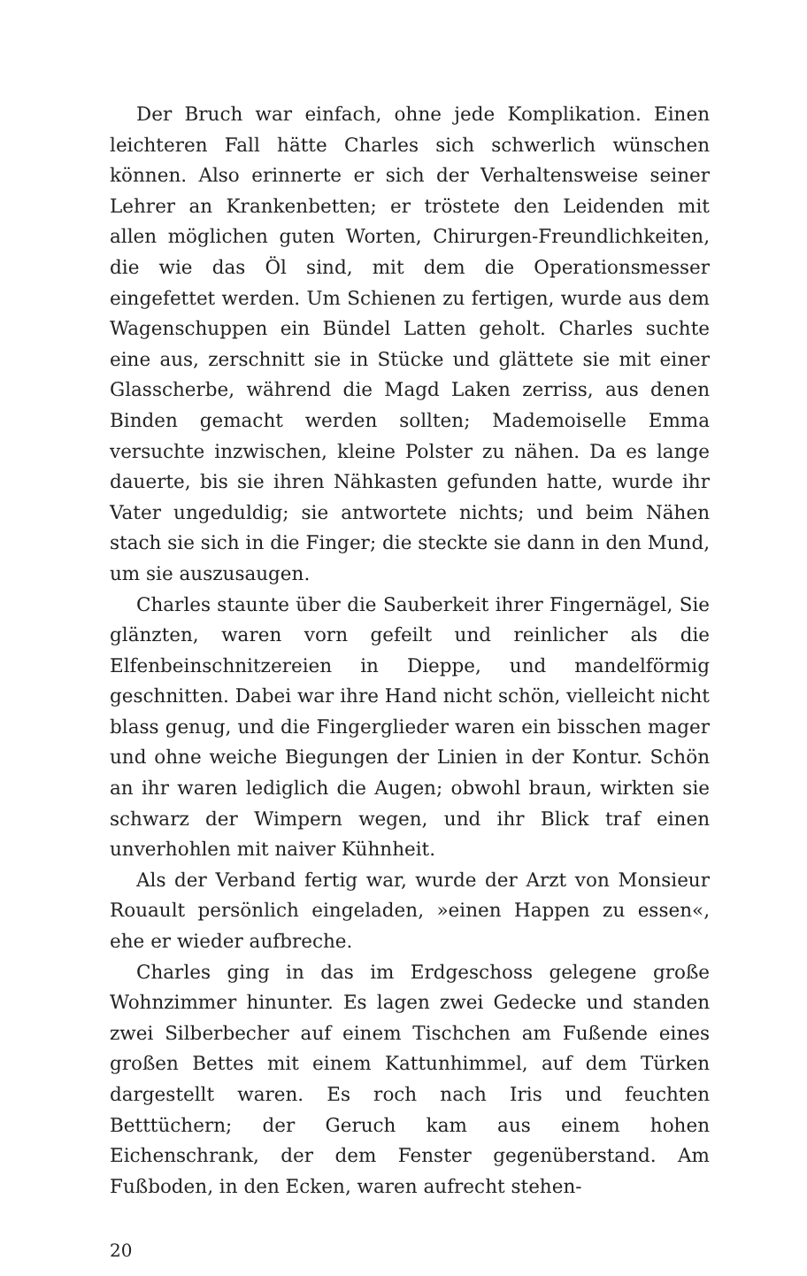Der Bruch war einfach, ohne jede Komplikation. Einen leichteren Fall hätte Charles sich schwerlich wünschen können. Also erinnerte er sich der Verhaltensweise seiner Lehrer an Krankenbetten; er tröstete den Leidenden mit allen möglichen guten Worten, Chirurgen-Freundlichkeiten, die wie das Öl sind, mit dem die Operationsmesser eingefettet werden. Um Schienen zu fertigen, wurde aus dem Wagenschuppen ein Bündel Latten geholt. Charles suchte eine aus, zerschnitt sie in Stücke und glättete sie mit einer Glasscherbe, während die Magd Laken zerriss, aus denen Binden gemacht werden sollten; Mademoiselle Emma versuchte inzwischen, kleine Polster zu nähen. Da es lange dauerte, bis sie ihren Nähkasten gefunden hatte, wurde ihr Vater ungeduldig; sie antwortete nichts; und beim Nähen stach sie sich in die Finger; die steckte sie dann in den Mund, um sie auszusaugen.
Charles staunte über die Sauberkeit ihrer Fingernägel, Sie glänzten, waren vorn gefeilt und reinlicher als die Elfenbeinschnitzereien in Dieppe, und mandelförmig geschnitten. Dabei war ihre Hand nicht schön, vielleicht nicht blass genug, und die Fingerglieder waren ein bisschen mager und ohne weiche Biegungen der Linien in der Kontur. Schön an ihr waren lediglich die Augen; obwohl braun, wirkten sie schwarz der Wimpern wegen, und ihr Blick traf einen unverhohlen mit naiver Kühnheit.
Als der Verband fertig war, wurde der Arzt von Monsieur Rouault persönlich eingeladen, »einen Happen zu essen«, ehe er wieder aufbreche.
Charles ging in das im Erdgeschoss gelegene große Wohnzimmer hinunter. Es lagen zwei Gedecke und standen zwei Silberbecher auf einem Tischchen am Fußende eines großen Bettes mit einem Kattunhimmel, auf dem Türken dargestellt waren. Es roch nach Iris und feuchten Betttüchern; der Geruch kam aus einem hohen Eichenschrank, der dem Fenster gegenüberstand. Am Fußboden, in den Ecken, waren aufrecht stehen-
20